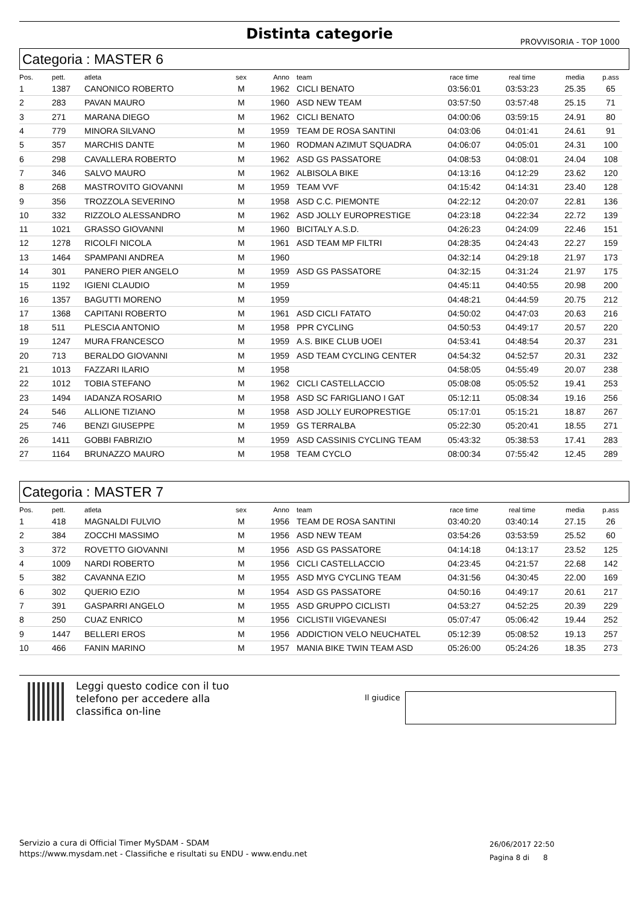Distinta categorie
PROVVISORIA - TOP 1000
Categoria : MASTER 6
| Pos. | pett. | atleta | sex | Anno | team | race time | real time | media | p.ass |
| --- | --- | --- | --- | --- | --- | --- | --- | --- | --- |
| 1 | 1387 | CANONICO ROBERTO | M | 1962 | CICLI BENATO | 03:56:01 | 03:53:23 | 25.35 | 65 |
| 2 | 283 | PAVAN MAURO | M | 1960 | ASD NEW TEAM | 03:57:50 | 03:57:48 | 25.15 | 71 |
| 3 | 271 | MARANA DIEGO | M | 1962 | CICLI BENATO | 04:00:06 | 03:59:15 | 24.91 | 80 |
| 4 | 779 | MINORA SILVANO | M | 1959 | TEAM DE ROSA SANTINI | 04:03:06 | 04:01:41 | 24.61 | 91 |
| 5 | 357 | MARCHIS DANTE | M | 1960 | RODMAN AZIMUT SQUADRA | 04:06:07 | 04:05:01 | 24.31 | 100 |
| 6 | 298 | CAVALLERA ROBERTO | M | 1962 | ASD GS PASSATORE | 04:08:53 | 04:08:01 | 24.04 | 108 |
| 7 | 346 | SALVO MAURO | M | 1962 | ALBISOLA BIKE | 04:13:16 | 04:12:29 | 23.62 | 120 |
| 8 | 268 | MASTROVITO GIOVANNI | M | 1959 | TEAM VVF | 04:15:42 | 04:14:31 | 23.40 | 128 |
| 9 | 356 | TROZZOLA SEVERINO | M | 1958 | ASD C.C. PIEMONTE | 04:22:12 | 04:20:07 | 22.81 | 136 |
| 10 | 332 | RIZZOLO ALESSANDRO | M | 1962 | ASD JOLLY EUROPRESTIGE | 04:23:18 | 04:22:34 | 22.72 | 139 |
| 11 | 1021 | GRASSO GIOVANNI | M | 1960 | BICITALY A.S.D. | 04:26:23 | 04:24:09 | 22.46 | 151 |
| 12 | 1278 | RICOLFI NICOLA | M | 1961 | ASD TEAM MP FILTRI | 04:28:35 | 04:24:43 | 22.27 | 159 |
| 13 | 1464 | SPAMPANI ANDREA | M | 1960 | | 04:32:14 | 04:29:18 | 21.97 | 173 |
| 14 | 301 | PANERO PIER ANGELO | M | 1959 | ASD GS PASSATORE | 04:32:15 | 04:31:24 | 21.97 | 175 |
| 15 | 1192 | IGIENI CLAUDIO | M | 1959 | | 04:45:11 | 04:40:55 | 20.98 | 200 |
| 16 | 1357 | BAGUTTI MORENO | M | 1959 | | 04:48:21 | 04:44:59 | 20.75 | 212 |
| 17 | 1368 | CAPITANI ROBERTO | M | 1961 | ASD CICLI FATATO | 04:50:02 | 04:47:03 | 20.63 | 216 |
| 18 | 511 | PLESCIA ANTONIO | M | 1958 | PPR CYCLING | 04:50:53 | 04:49:17 | 20.57 | 220 |
| 19 | 1247 | MURA FRANCESCO | M | 1959 | A.S. BIKE CLUB UOEI | 04:53:41 | 04:48:54 | 20.37 | 231 |
| 20 | 713 | BERALDO GIOVANNI | M | 1959 | ASD TEAM CYCLING CENTER | 04:54:32 | 04:52:57 | 20.31 | 232 |
| 21 | 1013 | FAZZARI ILARIO | M | 1958 | | 04:58:05 | 04:55:49 | 20.07 | 238 |
| 22 | 1012 | TOBIA STEFANO | M | 1962 | CICLI CASTELLACCIO | 05:08:08 | 05:05:52 | 19.41 | 253 |
| 23 | 1494 | IADANZA ROSARIO | M | 1958 | ASD SC FARIGLIANO I GAT | 05:12:11 | 05:08:34 | 19.16 | 256 |
| 24 | 546 | ALLIONE TIZIANO | M | 1958 | ASD JOLLY EUROPRESTIGE | 05:17:01 | 05:15:21 | 18.87 | 267 |
| 25 | 746 | BENZI GIUSEPPE | M | 1959 | GS TERRALBA | 05:22:30 | 05:20:41 | 18.55 | 271 |
| 26 | 1411 | GOBBI FABRIZIO | M | 1959 | ASD CASSINIS CYCLING TEAM | 05:43:32 | 05:38:53 | 17.41 | 283 |
| 27 | 1164 | BRUNAZZO MAURO | M | 1958 | TEAM CYCLO | 08:00:34 | 07:55:42 | 12.45 | 289 |
Categoria : MASTER 7
| Pos. | pett. | atleta | sex | Anno | team | race time | real time | media | p.ass |
| --- | --- | --- | --- | --- | --- | --- | --- | --- | --- |
| 1 | 418 | MAGNALDI FULVIO | M | 1956 | TEAM DE ROSA SANTINI | 03:40:20 | 03:40:14 | 27.15 | 26 |
| 2 | 384 | ZOCCHI MASSIMO | M | 1956 | ASD NEW TEAM | 03:54:26 | 03:53:59 | 25.52 | 60 |
| 3 | 372 | ROVETTO GIOVANNI | M | 1956 | ASD GS PASSATORE | 04:14:18 | 04:13:17 | 23.52 | 125 |
| 4 | 1009 | NARDI ROBERTO | M | 1956 | CICLI CASTELLACCIO | 04:23:45 | 04:21:57 | 22.68 | 142 |
| 5 | 382 | CAVANNA EZIO | M | 1955 | ASD MYG CYCLING TEAM | 04:31:56 | 04:30:45 | 22.00 | 169 |
| 6 | 302 | QUERIO EZIO | M | 1954 | ASD GS PASSATORE | 04:50:16 | 04:49:17 | 20.61 | 217 |
| 7 | 391 | GASPARRI ANGELO | M | 1955 | ASD GRUPPO CICLISTI | 04:53:27 | 04:52:25 | 20.39 | 229 |
| 8 | 250 | CUAZ ENRICO | M | 1956 | CICLISTII VIGEVANESI | 05:07:47 | 05:06:42 | 19.44 | 252 |
| 9 | 1447 | BELLERI EROS | M | 1956 | ADDICTION VELO NEUCHATEL | 05:12:39 | 05:08:52 | 19.13 | 257 |
| 10 | 466 | FANIN MARINO | M | 1957 | MANIA BIKE TWIN TEAM ASD | 05:26:00 | 05:24:26 | 18.35 | 273 |
Leggi questo codice con il tuo
telefono per accedere alla
classifica on-line
Il giudice
Servizio a cura di Official Timer MySDAM - SDAM
https://www.mysdam.net - Classifiche e risultati su ENDU - www.endu.net
26/06/2017 22:50
Pagina 8 di 8